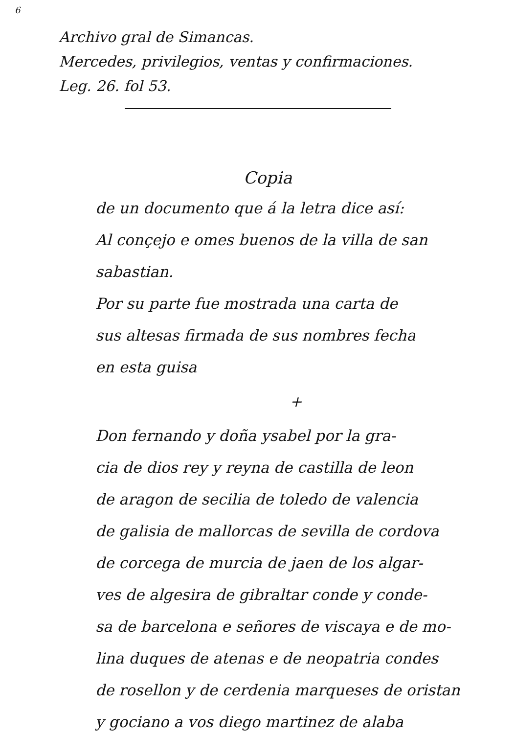6
Archivo gral de Simancas.
Mercedes, privilegios, ventas y confirmaciones.
Leg. 26. fol 53.
Copia
de un documento que á la letra dice así:
Al conçejo e omes buenos de la villa de san
sabastian.
Por su parte fue mostrada una carta de
sus altesas firmada de sus nombres fecha
en esta guisa
+
Don fernando y doña ysabel por la gra-
cia de dios rey y reyna de castilla de leon
de aragon de secilia de toledo de valencia
de galisia de mallorcas de sevilla de cordova
de corcega de murcia de jaen de los algar-
ves de algesira de gibraltar conde y conde-
sa de barcelona e señores de viscaya e de mo-
lina duques de atenas e de neopatria condes
de rosellon y de cerdenia marqueses de oristan
y gociano a vos diego martinez de alaba